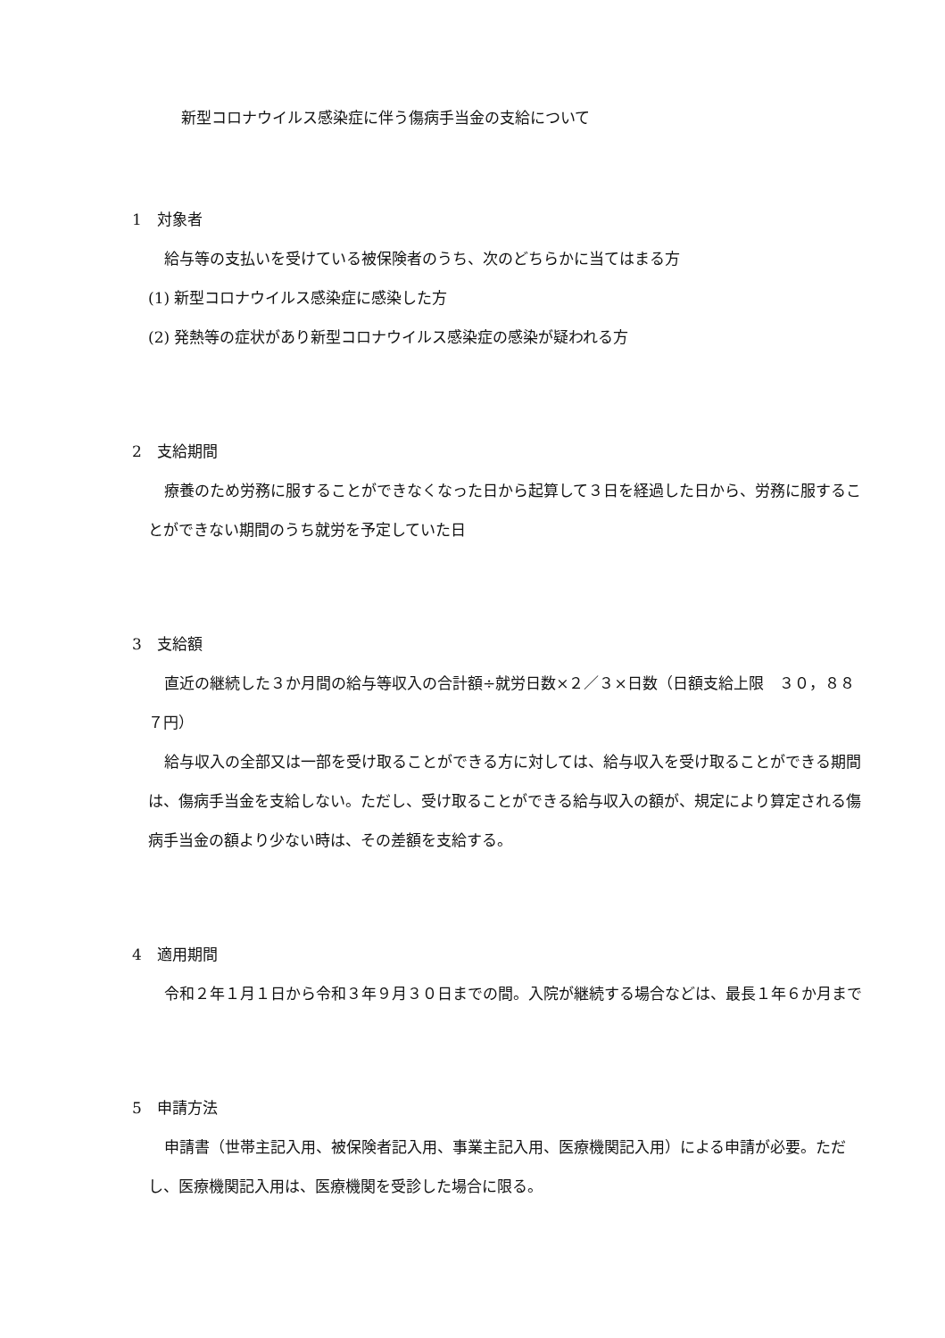新型コロナウイルス感染症に伴う傷病手当金の支給について
1　対象者
給与等の支払いを受けている被保険者のうち、次のどちらかに当てはまる方
(1) 新型コロナウイルス感染症に感染した方
(2) 発熱等の症状があり新型コロナウイルス感染症の感染が疑われる方
2　支給期間
療養のため労務に服することができなくなった日から起算して３日を経過した日から、労務に服することができない期間のうち就労を予定していた日
3　支給額
直近の継続した３か月間の給与等収入の合計額÷就労日数×２／３×日数（日額支給上限　３０，８８７円）
給与収入の全部又は一部を受け取ることができる方に対しては、給与収入を受け取ることができる期間は、傷病手当金を支給しない。ただし、受け取ることができる給与収入の額が、規定により算定される傷病手当金の額より少ない時は、その差額を支給する。
4　適用期間
令和２年１月１日から令和３年９月３０日までの間。入院が継続する場合などは、最長１年６か月まで
5　申請方法
申請書（世帯主記入用、被保険者記入用、事業主記入用、医療機関記入用）による申請が必要。ただし、医療機関記入用は、医療機関を受診した場合に限る。